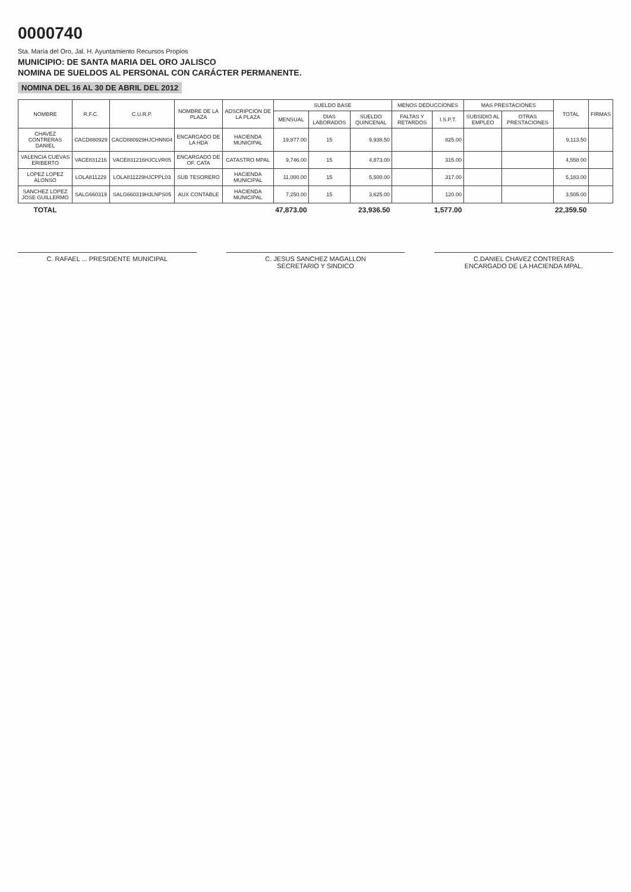0000740
Sta. María del Oro, Jal. H. Ayuntamiento Recursos Propios
MUNICIPIO: DE SANTA MARIA DEL ORO JALISCO
NOMINA DE SUELDOS AL PERSONAL CON CARÁCTER PERMANENTE.
NOMINA DEL 16 AL 30 DE ABRIL DEL 2012
| NOMBRE | R.F.C. | C.U.R.P. | NOMBRE DE LA PLAZA | ADSCRIPCION DE LA PLAZA | SUELDO BASE | | | MENOS DEDUCCIONES | | MAS PRESTACIONES | | TOTAL | FIRMAS |
| --- | --- | --- | --- | --- | --- | --- | --- | --- | --- | --- | --- | --- | --- |
| | | | | | MENSUAL | DIAS LABORADOS | SUELDO QUINCENAL | FALTAS Y RETARDOS | I.S.P.T. | SUBSIDIO AL EMPLEO | OTRAS PRESTACIONES | | |
| CHAVEZ CONTRERAS DANIEL | CACD880929 | CACD880929HJCHNN04 | ENCARGADO DE LA HDA | HACIENDA MUNICIPAL | 19,877.00 | 15 | 9,938.50 | | 825.00 | | | 9,113.50 | |
| VALENCIA CUEVAS ERIBERTO | VACE831216 | VACE831216HJCLVR05 | ENCARGADO DE OF. CATA | CATASTRO MPAL | 9,746.00 | 15 | 4,873.00 | | 315.00 | | | 4,558.00 | |
| LOPEZ LOPEZ ALONSO | LOLA811229 | LOLA811229HJCPPL03 | SUB TESORERO | HACIENDA MUNICIPAL | 11,000.00 | 15 | 5,500.00 | | 317.00 | | | 5,183.00 | |
| SANCHEZ LOPEZ JOSE GUILLERMO | SALG660319 | SALG660319HJLNPS05 | AUX CONTABLE | HACIENDA MUNICIPAL | 7,250.00 | 15 | 3,625.00 | | 120.00 | | | 3,505.00 | |
| TOTAL | | | | | 47,873.00 | | 23,936.50 | | 1,577.00 | | | 22,359.50 | |
C. RAFAEL ... PRESIDENTE MUNICIPAL
C. JESUS SANCHEZ MAGALLON
SECRETARIO Y SINDICO
C.DANIEL CHAVEZ CONTRERAS
ENCARGADO DE LA HACIENDA MPAL.